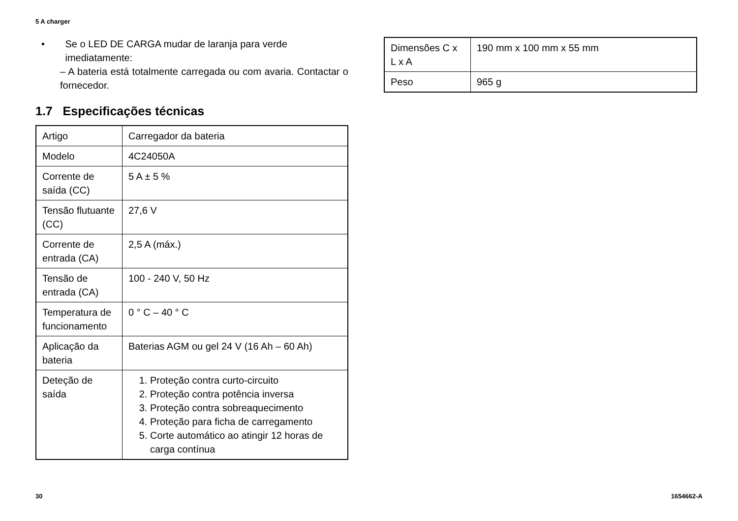5 A charger
• Se o LED DE CARGA mudar de laranja para verde imediatamente:
– A bateria está totalmente carregada ou com avaria. Contactar o fornecedor.
1.7 Especificações técnicas
| Artigo | Carregador da bateria |
| Modelo | 4C24050A |
| Corrente de saída (CC) | 5 A ± 5 % |
| Tensão flutuante (CC) | 27,6 V |
| Corrente de entrada (CA) | 2,5 A (máx.) |
| Tensão de entrada (CA) | 100 - 240 V, 50 Hz |
| Temperatura de funcionamento | 0 ° C – 40 ° C |
| Aplicação da bateria | Baterias AGM ou gel 24 V (16 Ah – 60 Ah) |
| Deteção de saída | 1. Proteção contra curto-circuito 2. Proteção contra potência inversa 3. Proteção contra sobreaquecimento 4. Proteção para ficha de carregamento 5. Corte automático ao atingir 12 horas de carga contínua |
| Dimensões C x L x A | 190 mm x 100 mm x 55 mm |
| Peso | 965 g |
30 1654662-A